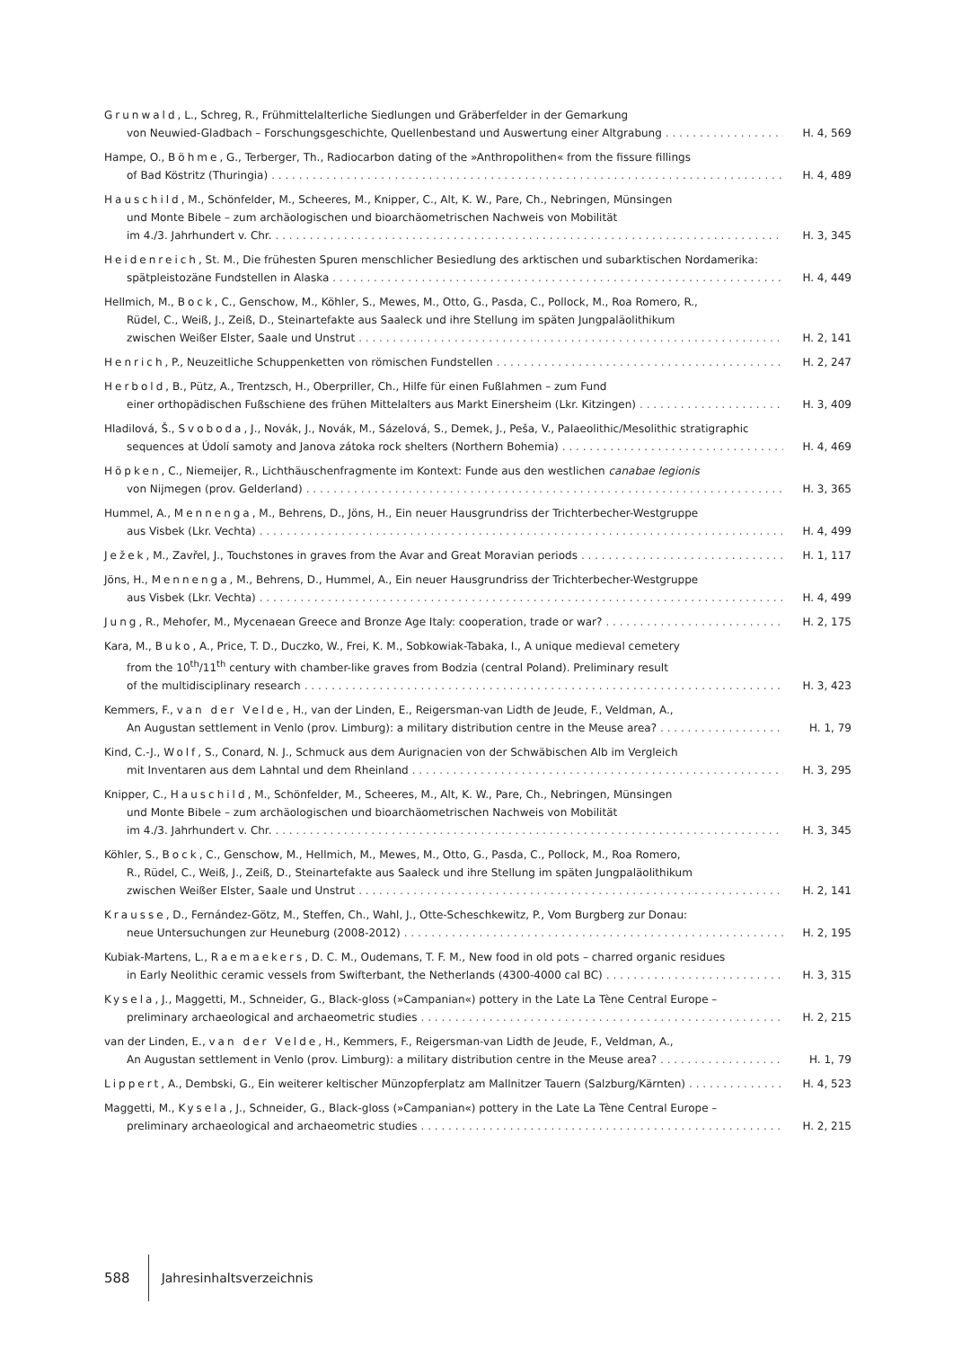Grunwald, L., Schreg, R., Frühmittelalterliche Siedlungen und Gräberfelder in der Gemarkung
von Neuwied-Gladbach – Forschungsgeschichte, Quellenbestand und Auswertung einer Altgrabung H. 4, 569
Hampe, O., Böhme, G., Terberger, Th., Radiocarbon dating of the »Anthropolithen« from the fissure fillings
of Bad Köstritz (Thuringia) H. 4, 489
Hauschild, M., Schönfelder, M., Scheeres, M., Knipper, C., Alt, K. W., Pare, Ch., Nebringen, Münsingen
und Monte Bibele – zum archäologischen und bioarchäometrischen Nachweis von Mobilität
im 4./3. Jahrhundert v. Chr. H. 3, 345
Heidenreich, St. M., Die frühesten Spuren menschlicher Besiedlung des arktischen und subarktischen Nordamerika:
spätpleistozäne Fundstellen in Alaska H. 4, 449
Hellmich, M., Bock, C., Genschow, M., Köhler, S., Mewes, M., Otto, G., Pasda, C., Pollock, M., Roa Romero, R.,
Rüdel, C., Weiß, J., Zeiß, D., Steinartefakte aus Saaleck und ihre Stellung im späten Jungpaläolithikum
zwischen Weißer Elster, Saale und Unstrut H. 2, 141
Henrich, P., Neuzeitliche Schuppenketten von römischen Fundstellen H. 2, 247
Herbold, B., Pütz, A., Trentzsch, H., Oberpriller, Ch., Hilfe für einen Fußlahmen – zum Fund
einer orthopädischen Fußschiene des frühen Mittelalters aus Markt Einersheim (Lkr. Kitzingen) H. 3, 409
Hladilová, Š., Svoboda, J., Novák, J., Novák, M., Sázelová, S., Demek, J., Peša, V., Palaeolithic/Mesolithic stratigraphic
sequences at Údolí samoty and Janova zátoka rock shelters (Northern Bohemia) H. 4, 469
Höpken, C., Niemeijer, R., Lichthäuschenfragmente im Kontext: Funde aus den westlichen canabae legionis
von Nijmegen (prov. Gelderland) H. 3, 365
Hummel, A., Mennenga, M., Behrens, D., Jöns, H., Ein neuer Hausgrundriss der Trichterbecher-Westgruppe
aus Visbek (Lkr. Vechta) H. 4, 499
Ježek, M., Zavřel, J., Touchstones in graves from the Avar and Great Moravian periods H. 1, 117
Jöns, H., Mennenga, M., Behrens, D., Hummel, A., Ein neuer Hausgrundriss der Trichterbecher-Westgruppe
aus Visbek (Lkr. Vechta) H. 4, 499
Jung, R., Mehofer, M., Mycenaean Greece and Bronze Age Italy: cooperation, trade or war? H. 2, 175
Kara, M., Buko, A., Price, T. D., Duczko, W., Frei, K. M., Sobkowiak-Tabaka, I., A unique medieval cemetery
from the 10<sup>th</sup>/11<sup>th</sup> century with chamber-like graves from Bodzia (central Poland). Preliminary result
of the multidisciplinary research H. 3, 423
Kemmers, F., van der Velde, H., van der Linden, E., Reigersman-van Lidth de Jeude, F., Veldman, A.,
An Augustan settlement in Venlo (prov. Limburg): a military distribution centre in the Meuse area? H. 1, 79
Kind, C.-J., Wolf, S., Conard, N. J., Schmuck aus dem Aurignacien von der Schwäbischen Alb im Vergleich
mit Inventaren aus dem Lahntal und dem Rheinland H. 3, 295
Knipper, C., Hauschild, M., Schönfelder, M., Scheeres, M., Alt, K. W., Pare, Ch., Nebringen, Münsingen
und Monte Bibele – zum archäologischen und bioarchäometrischen Nachweis von Mobilität
im 4./3. Jahrhundert v. Chr. H. 3, 345
Köhler, S., Bock, C., Genschow, M., Hellmich, M., Mewes, M., Otto, G., Pasda, C., Pollock, M., Roa Romero,
R., Rüdel, C., Weiß, J., Zeiß, D., Steinartefakte aus Saaleck und ihre Stellung im späten Jungpaläolithikum
zwischen Weißer Elster, Saale und Unstrut H. 2, 141
Krausse, D., Fernández-Götz, M., Steffen, Ch., Wahl, J., Otte-Scheschkewitz, P., Vom Burgberg zur Donau:
neue Untersuchungen zur Heuneburg (2008-2012) H. 2, 195
Kubiak-Martens, L., Raemaekers, D. C. M., Oudemans, T. F. M., New food in old pots – charred organic residues
in Early Neolithic ceramic vessels from Swifterbant, the Netherlands (4300-4000 cal BC) H. 3, 315
Kysela, J., Maggetti, M., Schneider, G., Black-gloss (»Campanian«) pottery in the Late La Tène Central Europe –
preliminary archaeological and archaeometric studies H. 2, 215
van der Linden, E., van der Velde, H., Kemmers, F., Reigersman-van Lidth de Jeude, F., Veldman, A.,
An Augustan settlement in Venlo (prov. Limburg): a military distribution centre in the Meuse area? H. 1, 79
Lippert, A., Dembski, G., Ein weiterer keltischer Münzopferplatz am Mallnitzer Tauern (Salzburg/Kärnten) H. 4, 523
Maggetti, M., Kysela, J., Schneider, G., Black-gloss (»Campanian«) pottery in the Late La Tène Central Europe –
preliminary archaeological and archaeometric studies H. 2, 215
588 Jahresinhaltsverzeichnis